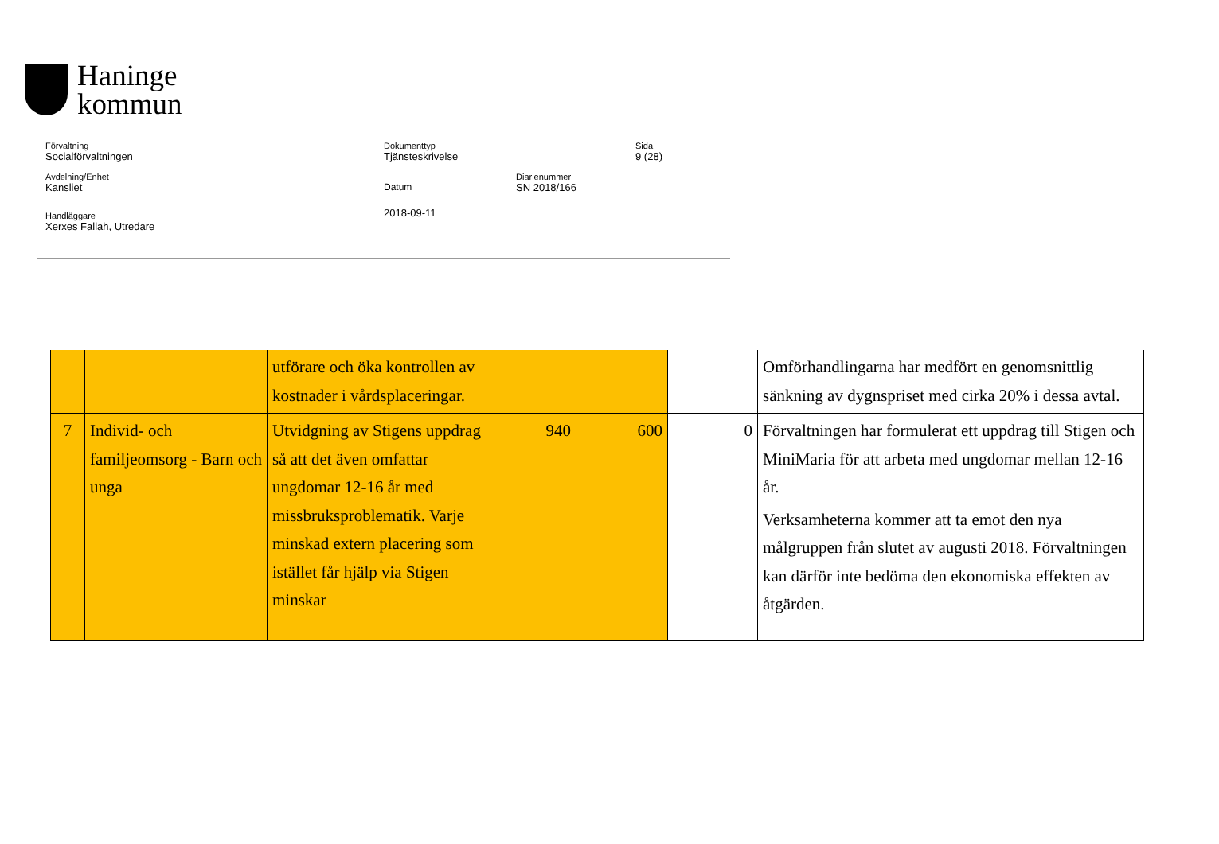Haninge
kommun
Förvaltning
Socialförvaltningen
Dokumenttyp
Tjänsteskrivelse
Sida
9 (28)
Avdelning/Enhet
Kansliet
Datum
2018-09-11
Diarienummer
SN 2018/166
Handläggare
Xerxes Fallah, Utredare
| | | utförare och öka kontrollen av kostnader i vårdsplaceringar. | | | | Omförhandlingarna har medfört en genomsnittlig sänkning av dygnspriset med cirka 20% i dessa avtal. |
| 7 | Individ- och familjeomsorg - Barn och unga | Utvidgning av Stigens uppdrag så att det även omfattar ungdomar 12-16 år med missbruksproblematik. Varje minskad extern placering som istället får hjälp via Stigen minskar | 940 | 600 | 0 | Förvaltningen har formulerat ett uppdrag till Stigen och MiniMaria för att arbeta med ungdomar mellan 12-16 år. Verksamheterna kommer att ta emot den nya målgruppen från slutet av augusti 2018. Förvaltningen kan därför inte bedöma den ekonomiska effekten av åtgärden. |